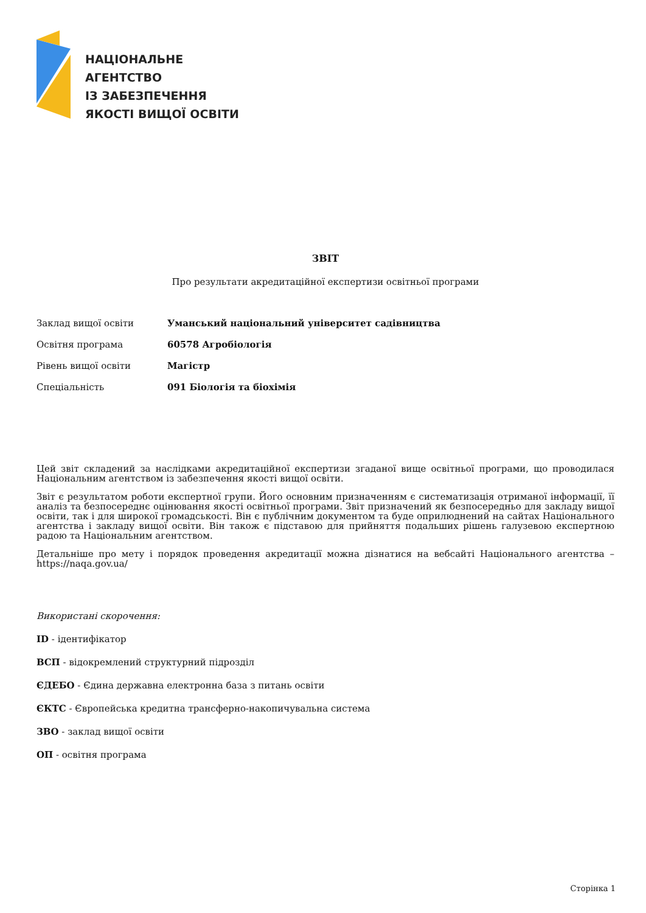НАЦІОНАЛЬНЕ
АГЕНТСТВО
ІЗ ЗАБЕЗПЕЧЕННЯ
ЯКОСТІ ВИЩОЇ ОСВІТИ
ЗВІТ
Про результати акредитаційної експертизи освітньої програми
| Заклад вищої освіти | Уманський національний університет садівництва |
| Освітня програма | 60578 Агробіологія |
| Рівень вищої освіти | Магістр |
| Спеціальність | 091 Біологія та біохімія |
Цей звіт складений за наслідками акредитаційної експертизи згаданої вище освітньої програми, що проводилася Національним агентством із забезпечення якості вищої освіти.
Звіт є результатом роботи експертної групи. Його основним призначенням є систематизація отриманої інформації, її аналіз та безпосереднє оцінювання якості освітньої програми. Звіт призначений як безпосередньо для закладу вищої освіти, так і для широкої громадськості. Він є публічним документом та буде оприлюднений на сайтах Національного агентства і закладу вищої освіти. Він також є підставою для прийняття подальших рішень галузевою експертною радою та Національним агентством.
Детальніше про мету і порядок проведення акредитації можна дізнатися на вебсайті Національного агентства – https://naqa.gov.ua/
Використані скорочення:
ID - ідентифікатор
ВСП - відокремлений структурний підрозділ
ЄДЕБО - Єдина державна електронна база з питань освіти
ЄКТС - Європейська кредитна трансферно-накопичувальна система
ЗВО - заклад вищої освіти
ОП - освітня програма
Сторінка 1